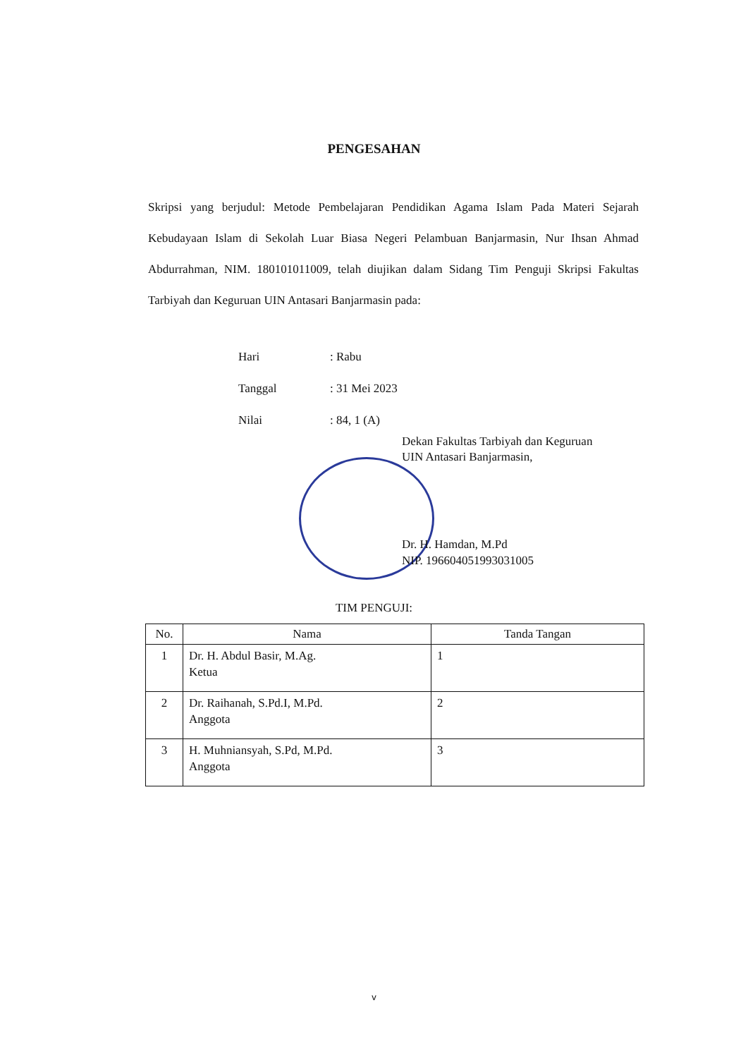PENGESAHAN
Skripsi yang berjudul: Metode Pembelajaran Pendidikan Agama Islam Pada Materi Sejarah Kebudayaan Islam di Sekolah Luar Biasa Negeri Pelambuan Banjarmasin, Nur Ihsan Ahmad Abdurrahman, NIM. 180101011009, telah diujikan dalam Sidang Tim Penguji Skripsi Fakultas Tarbiyah dan Keguruan UIN Antasari Banjarmasin pada:
| Hari | : Rabu |
| Tanggal | : 31 Mei 2023 |
| Nilai | : 84, 1 (A) |
Dekan Fakultas Tarbiyah dan Keguruan
UIN Antasari Banjarmasin,
Dr. H. Hamdan, M.Pd
NIP. 196604051993031005
TIM PENGUJI:
| No. | Nama | Tanda Tangan |
| --- | --- | --- |
| 1 | Dr. H. Abdul Basir, M.Ag. Ketua | 1 |
| 2 | Dr. Raihanah, S.Pd.I, M.Pd. Anggota | 2 |
| 3 | H. Muhniansyah, S.Pd, M.Pd. Anggota | 3 |
v